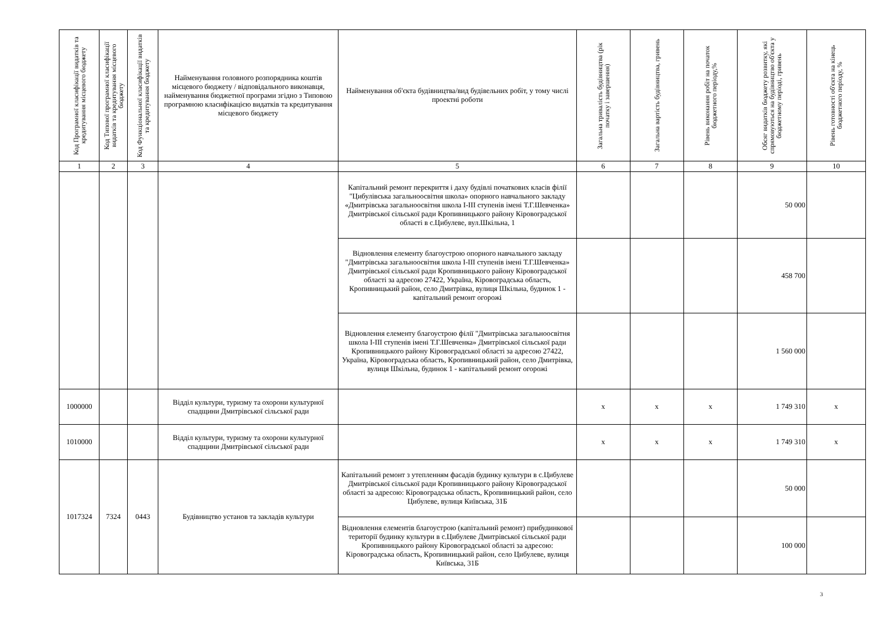| Код Програмної класифікації видатків та кредитування місцевого бюджету | Код Типової програмної класифікації видатків та кредитування місцевого бюджету | Код Функціональної класифікації видатків та кредитування бюджету | Найменування головного розпорядника коштів місцевого бюджету / відповідального виконавця, найменування бюджетної програми згідно з Типовою програмною класифікацією видатків та кредитування місцевого бюджету | Найменування об'єкта будівництва/вид будівельних робіт, у тому числі проектні роботи | Загальна тривалість будівництва (рік початку і завершення) | Загальна вартість будівництва, гривень | Рівень виконання робіт на початок бюджетного періоду,% | Обсяг видатків бюджету розвитку, які спрямовуються на будівництво об'єкта у бюджетному періоді, гривень | Рівень готовності об'єкта на кінець бюджетного періоду, % |
| --- | --- | --- | --- | --- | --- | --- | --- | --- | --- |
| 1 | 2 | 3 | 4 | 5 | 6 | 7 | 8 | 9 | 10 |
| | | | | Капітальний ремонт перекриття і даху будівлі початкових класів філії "Цибулівська загальноосвітня школа» опорного навчального закладу «Дмитрівська загальноосвітня школа І-ІІІ ступенів імені Т.Г.Шевченка» Дмитрівської сільської ради Кропивницького району Кіровоградської області в с.Цибулеве, вул.Шкільна, 1 | | | | 50 000 | |
| | | | | Відновлення елементу благоустрою опорного навчального закладу "Дмитрівська загальноосвітня школа І-ІІІ ступенів імені Т.Г.Шевченка» Дмитрівської сільської ради Кропивницького району Кіровоградської області за адресою 27422, Україна, Кіровоградська область, Кропивницький район, село Дмитрівка, вулиця Шкільна, будинок 1 - капітальний ремонт огорожі | | | | 458 700 | |
| | | | | Відновлення елементу благоустрою філії "Дмитрівська загальноосвітня школа І-ІІІ ступенів імені Т.Г.Шевченка» Дмитрівської сільської ради Кропивницького району Кіровоградської області за адресою 27422, Україна, Кіровоградська область, Кропивницький район, село Дмитрівка, вулиця Шкільна, будинок 1 - капітальний ремонт огорожі | | | | 1 560 000 | |
| 1000000 | | | Відділ культури, туризму та охорони культурної спадщини Дмитрівської сільської ради | | х | х | х | 1 749 310 | х |
| 1010000 | | | Відділ культури, туризму та охорони культурної спадщини Дмитрівської сільської ради | | х | х | х | 1 749 310 | х |
| 1017324 | 7324 | 0443 | Будівництво установ та закладів культури | Капітальний ремонт з утепленням фасадів будинку культури в с.Цибулеве Дмитрівської сільської ради Кропивницького району Кіровоградської області за адресою: Кіровоградська область, Кропивницький район, село Цибулеве, вулиця Київська, 31Б | | | | 50 000 | |
| | | | | Відновлення елементів благоустрою (капітальний ремонт) прибудинкової території будинку культури в с.Цибулеве Дмитрівської сільської ради Кропивницького району Кіровоградської області за адресою: Кіровоградська область, Кропивницький район, село Цибулеве, вулиця Київська, 31Б | | | | 100 000 | |
3